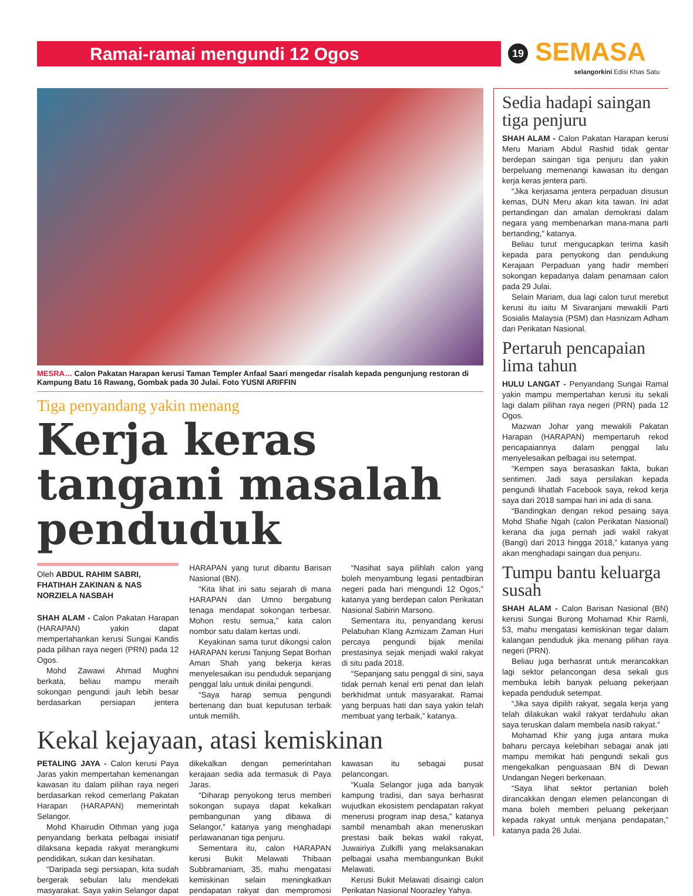Ramai-ramai mengundi 12 Ogos
19 SEMASA
selangorkini Edisi Khas Satu
MESRA… Calon Pakatan Harapan kerusi Taman Templer Anfaal Saari mengedar risalah kepada pengunjung restoran di Kampung Batu 16 Rawang, Gombak pada 30 Julai. Foto YUSNI ARIFFIN
Tiga penyandang yakin menang
Kerja keras tangani masalah penduduk
Oleh ABDUL RAHIM SABRI, FHATIHAH ZAKINAN & NAS NORZIELA NASBAH
SHAH ALAM - Calon Pakatan Harapan (HARAPAN) yakin dapat mempertahankan kerusi Sungai Kandis pada pilihan raya negeri (PRN) pada 12 Ogos.
Mohd Zawawi Ahmad Mughni berkata, beliau mampu meraih sokongan pengundi jauh lebih besar berdasarkan persiapan jentera HARAPAN yang turut dibantu Barisan Nasional (BN).
“Kita lihat ini satu sejarah di mana HARAPAN dan Umno bergabung tenaga mendapat sokongan terbesar. Mohon restu semua,” kata calon nombor satu dalam kertas undi.
Keyakinan sama turut dikongsi calon HARAPAN kerusi Tanjung Sepat Borhan Aman Shah yang bekerja keras menyelesaikan isu penduduk sepanjang penggal lalu untuk dinilai pengundi.
“Saya harap semua pengundi bertenang dan buat keputusan terbaik untuk memilih.
“Nasihat saya pilihlah calon yang boleh menyambung legasi pentadbiran negeri pada hari mengundi 12 Ogos,” katanya yang berdepan calon Perikatan Nasional Sabirin Marsono.
Sementara itu, penyandang kerusi Pelabuhan Klang Azmizam Zaman Huri percaya pengundi bijak menilai prestasinya sejak menjadi wakil rakyat di situ pada 2018.
“Sepanjang satu penggal di sini, saya tidak pernah kenal erti penat dan lelah berkhidmat untuk masyarakat. Ramai yang berpuas hati dan saya yakin telah membuat yang terbaik,” katanya.
Kekal kejayaan, atasi kemiskinan
PETALING JAYA - Calon kerusi Paya Jaras yakin mempertahan kemenangan kawasan itu dalam pilihan raya negeri berdasarkan rekod cemerlang Pakatan Harapan (HARAPAN) memerintah Selangor.
Mohd Khairudin Othman yang juga penyandang berkata pelbagai inisiatif dilaksana kepada rakyat merangkumi pendidikan, sukan dan kesihatan.
“Daripada segi persiapan, kita sudah bergerak sebulan lalu mendekati masyarakat. Saya yakin Selangor dapat dikekalkan dengan pemerintahan kerajaan sedia ada termasuk di Paya Jaras.
“Diharap penyokong terus memberi sokongan supaya dapat kekalkan pembangunan yang dibawa di Selangor,” katanya yang menghadapi perlawananan tiga penjuru.
Sementara itu, calon HARAPAN kerusi Bukit Melawati Thibaan Subbramaniam, 35, mahu mengatasi kemiskinan selain meningkatkan pendapatan rakyat dan mempromosi kawasan itu sebagai pusat pelancongan.
“Kuala Selangor juga ada banyak kampung tradisi, dan saya berhasrat wujudkan ekosistem pendapatan rakyat menerusi program inap desa,” katanya sambil menambah akan meneruskan prestasi baik bekas wakil rakyat, Juwairiya Zulkifli yang melaksanakan pelbagai usaha membangunkan Bukit Melawati.
Kerusi Bukit Melawati disaingi calon Perikatan Nasional Noorazley Yahya.
Sedia hadapi saingan tiga penjuru
SHAH ALAM - Calon Pakatan Harapan kerusi Meru Mariam Abdul Rashid tidak gentar berdepan saingan tiga penjuru dan yakin berpeluang memenangi kawasan itu dengan kerja keras jentera parti.
“Jika kerjasama jentera perpaduan disusun kemas, DUN Meru akan kita tawan. Ini adat pertandingan dan amalan demokrasi dalam negara yang membenarkan mana-mana parti bertanding,” katanya.
Beliau turut mengucapkan terima kasih kepada para penyokong dan pendukung Kerajaan Perpaduan yang hadir memberi sokongan kepadanya dalam penamaan calon pada 29 Julai.
Selain Mariam, dua lagi calon turut merebut kerusi itu iaitu M Sivaranjani mewakili Parti Sosialis Malaysia (PSM) dan Hasnizam Adham dari Perikatan Nasional.
Pertaruh pencapaian lima tahun
HULU LANGAT - Penyandang Sungai Ramal yakin mampu mempertahan kerusi itu sekali lagi dalam pilihan raya negeri (PRN) pada 12 Ogos.
Mazwan Johar yang mewakili Pakatan Harapan (HARAPAN) mempertaruh rekod pencapaiannya dalam penggal lalu menyelesaikan pelbagai isu setempat.
“Kempen saya berasaskan fakta, bukan sentimen. Jadi saya persilakan kepada pengundi lihatlah Facebook saya, rekod kerja saya dari 2018 sampai hari ini ada di sana.
“Bandingkan dengan rekod pesaing saya Mohd Shafie Ngah (calon Perikatan Nasional) kerana dia juga pernah jadi wakil rakyat (Bangi) dari 2013 hingga 2018,” katanya yang akan menghadapi saingan dua penjuru.
Tumpu bantu keluarga susah
SHAH ALAM - Calon Barisan Nasional (BN) kerusi Sungai Burong Mohamad Khir Ramli, 53, mahu mengatasi kemiskinan tegar dalam kalangan penduduk jika menang pilihan raya negeri (PRN).
Beliau juga berhasrat untuk merancakkan lagi sektor pelancongan desa sekali gus membuka lebih banyak peluang pekerjaan kepada penduduk setempat.
“Jika saya dipilih rakyat, segala kerja yang telah dilakukan wakil rakyat terdahulu akan saya teruskan dalam membela nasib rakyat.”
Mohamad Khir yang juga antara muka baharu percaya kelebihan sebagai anak jati mampu memikat hati pengundi sekali gus mengekalkan penguasaan BN di Dewan Undangan Negeri berkenaan.
“Saya lihat sektor pertanian boleh dirancakkan dengan elemen pelancongan di mana boleh memberi peluang pekerjaan kepada rakyat untuk menjana pendapatan,” katanya pada 26 Julai.